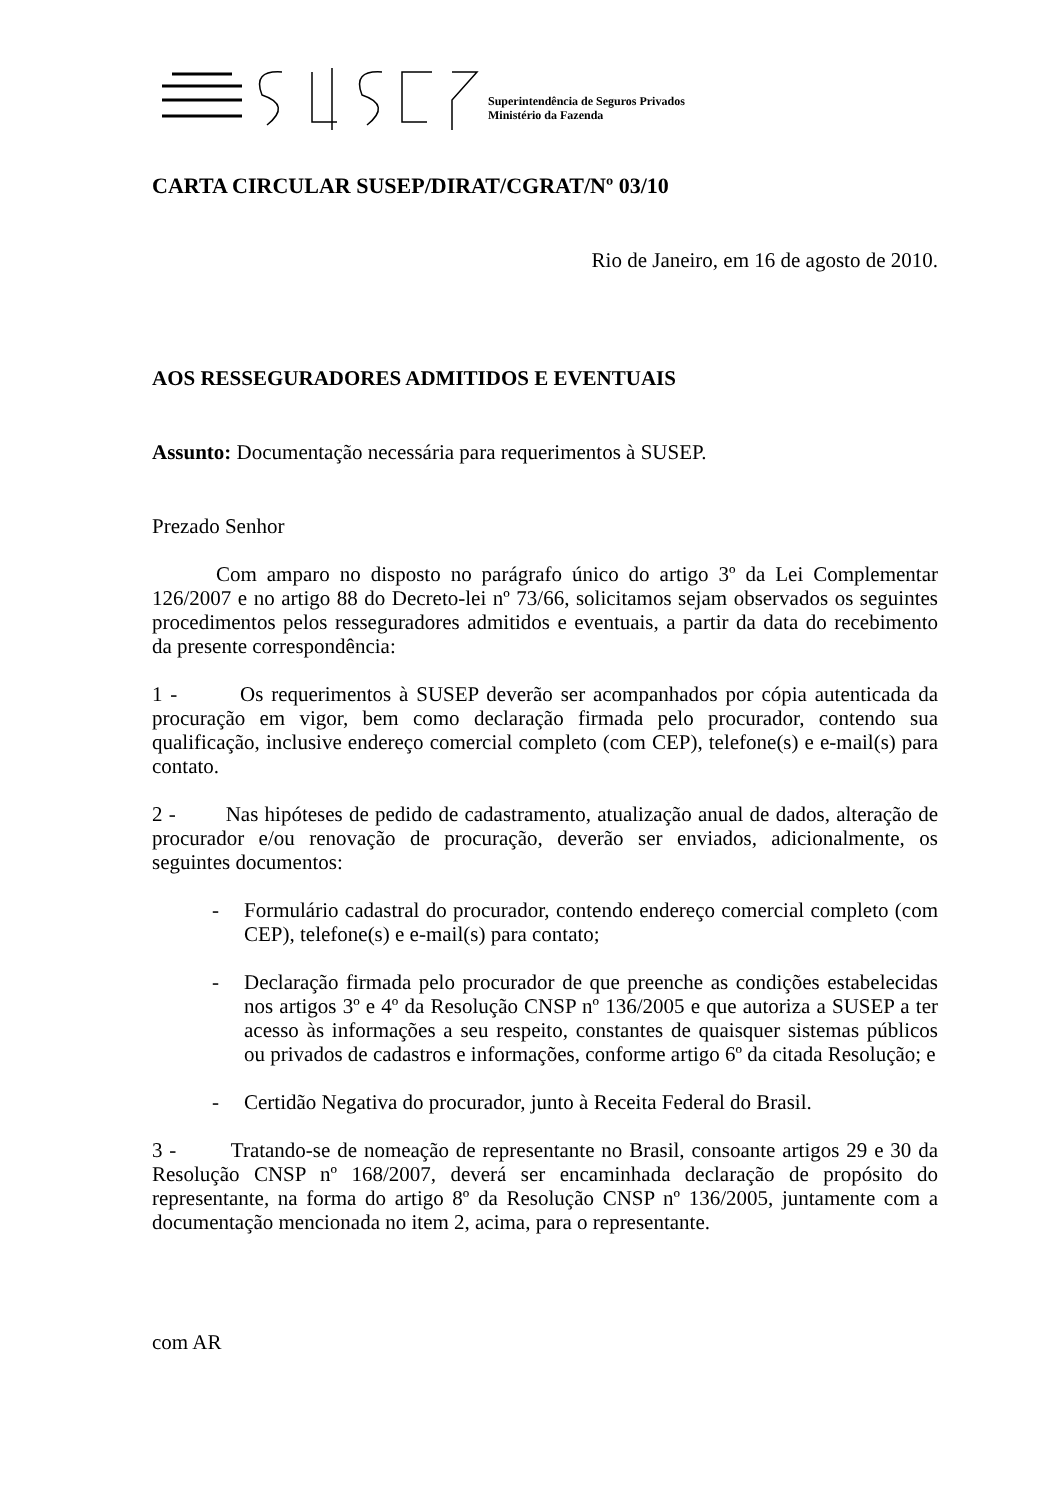Superintendência de Seguros Privados
Ministério da Fazenda
CARTA CIRCULAR SUSEP/DIRAT/CGRAT/Nº 03/10
Rio de Janeiro, em 16 de agosto de 2010.
AOS RESSEGURADORES ADMITIDOS E EVENTUAIS
Assunto: Documentação necessária para requerimentos à SUSEP.
Prezado Senhor
Com amparo no disposto no parágrafo único do artigo 3º da Lei Complementar 126/2007 e no artigo 88 do Decreto-lei nº 73/66, solicitamos sejam observados os seguintes procedimentos pelos resseguradores admitidos e eventuais, a partir da data do recebimento da presente correspondência:
1 - Os requerimentos à SUSEP deverão ser acompanhados por cópia autenticada da procuração em vigor, bem como declaração firmada pelo procurador, contendo sua qualificação, inclusive endereço comercial completo (com CEP), telefone(s) e e-mail(s) para contato.
2 - Nas hipóteses de pedido de cadastramento, atualização anual de dados, alteração de procurador e/ou renovação de procuração, deverão ser enviados, adicionalmente, os seguintes documentos:
- Formulário cadastral do procurador, contendo endereço comercial completo (com CEP), telefone(s) e e-mail(s) para contato;
- Declaração firmada pelo procurador de que preenche as condições estabelecidas nos artigos 3º e 4º da Resolução CNSP nº 136/2005 e que autoriza a SUSEP a ter acesso às informações a seu respeito, constantes de quaisquer sistemas públicos ou privados de cadastros e informações, conforme artigo 6º da citada Resolução; e
- Certidão Negativa do procurador, junto à Receita Federal do Brasil.
3 - Tratando-se de nomeação de representante no Brasil, consoante artigos 29 e 30 da Resolução CNSP nº 168/2007, deverá ser encaminhada declaração de propósito do representante, na forma do artigo 8º da Resolução CNSP nº 136/2005, juntamente com a documentação mencionada no item 2, acima, para o representante.
com AR